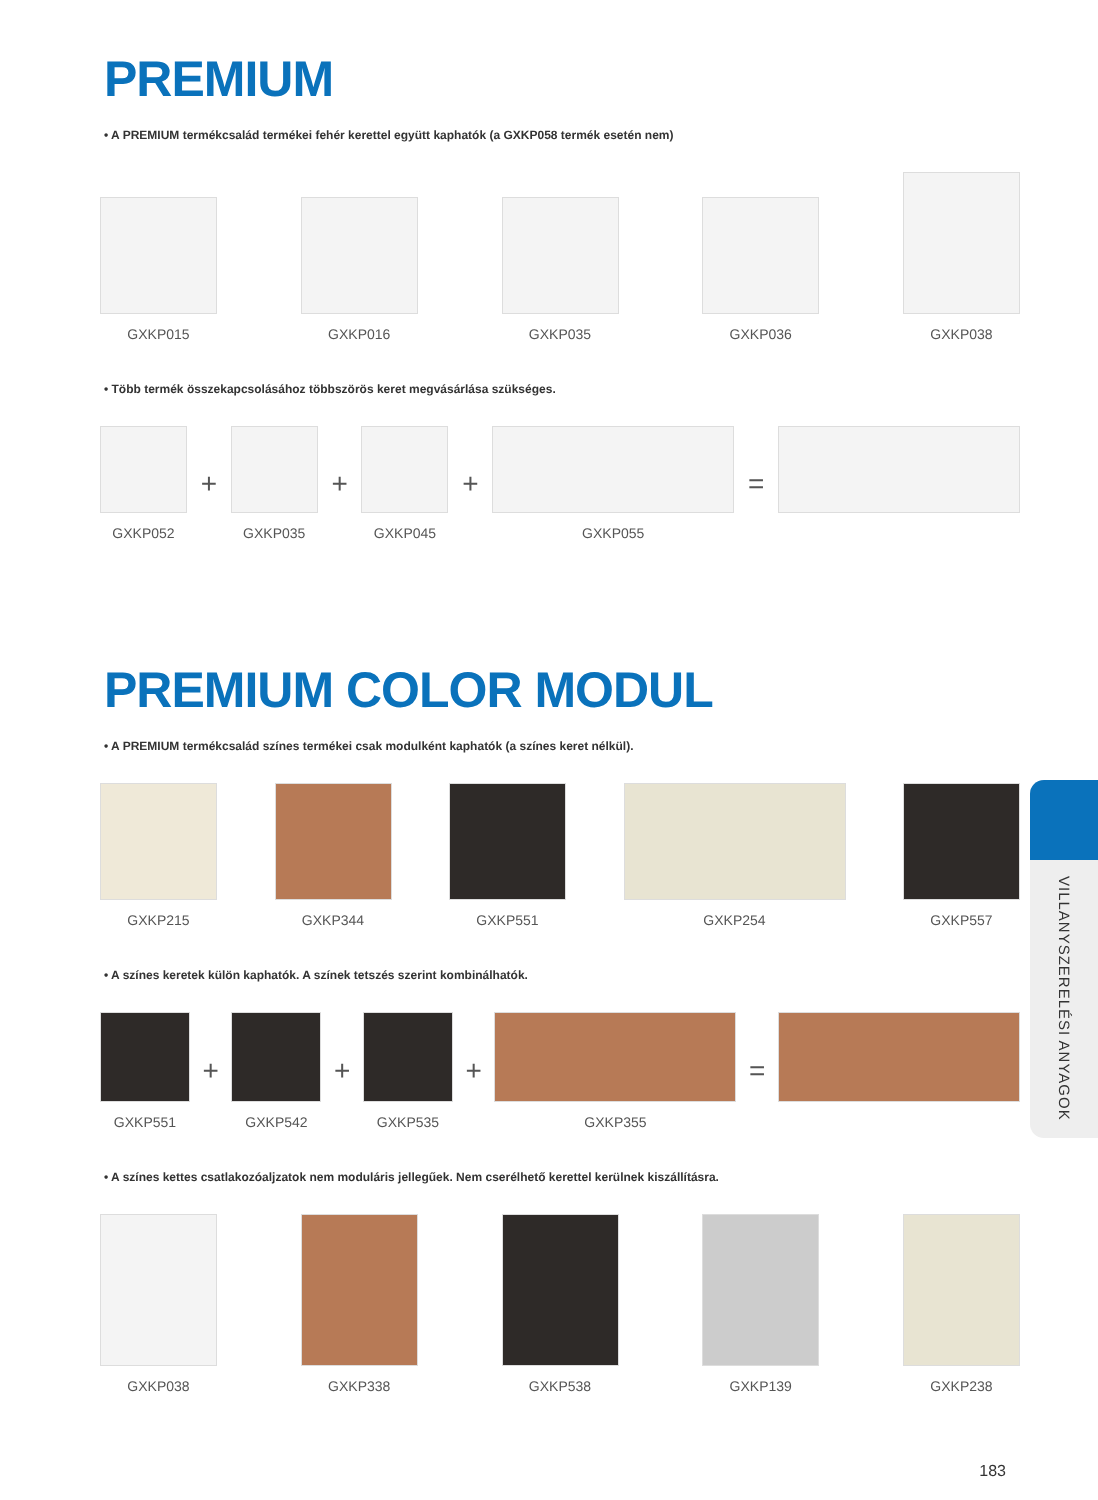PREMIUM
• A PREMIUM termékcsalád termékei fehér kerettel együtt kaphatók (a GXKP058 termék esetén nem)
GXKP015
GXKP016
GXKP035
GXKP036
GXKP038
• Több termék összekapcsolásához többszörös keret megvásárlása szükséges.
GXKP052
+
GXKP035
+
GXKP045
+
GXKP055
=
PREMIUM COLOR MODUL
• A PREMIUM termékcsalád színes termékei csak modulként kaphatók (a színes keret nélkül).
GXKP215
GXKP344
GXKP551
GXKP254
GXKP557
• A színes keretek külön kaphatók. A színek tetszés szerint kombinálhatók.
GXKP551
+
GXKP542
+
GXKP535
+
GXKP355
=
• A színes kettes csatlakozóaljzatok nem moduláris jellegűek. Nem cserélhető kerettel kerülnek kiszállításra.
GXKP038
GXKP338
GXKP538
GXKP139
GXKP238
VILLANYSZERELÉSI ANYAGOK
183